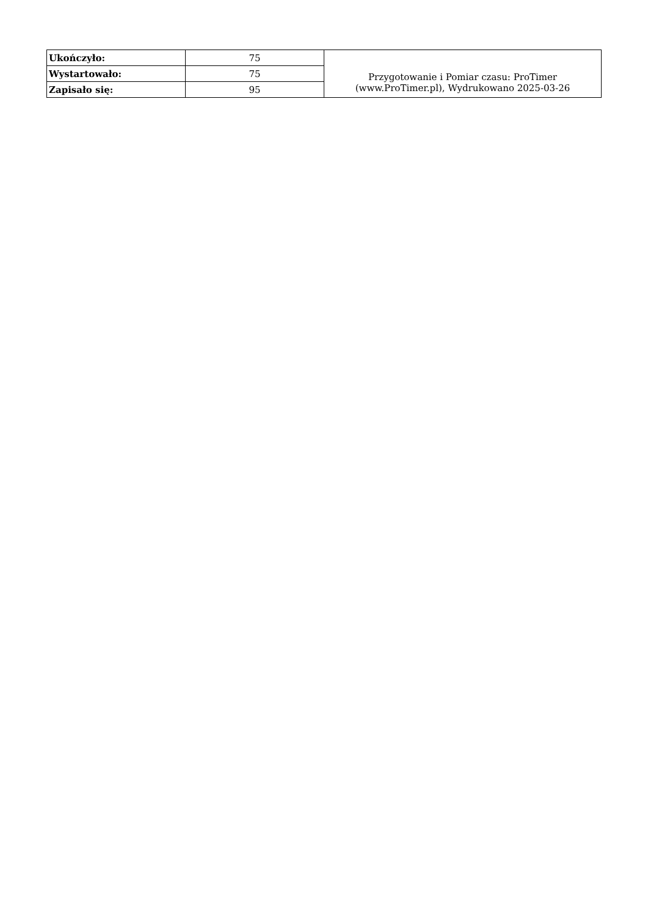| Ukończyło: | 75 | Przygotowanie i Pomiar czasu: ProTimer (www.ProTimer.pl), Wydrukowano 2025-03-26 |
| Wystartowało: | 75 | |
| Zapisało się: | 95 | |